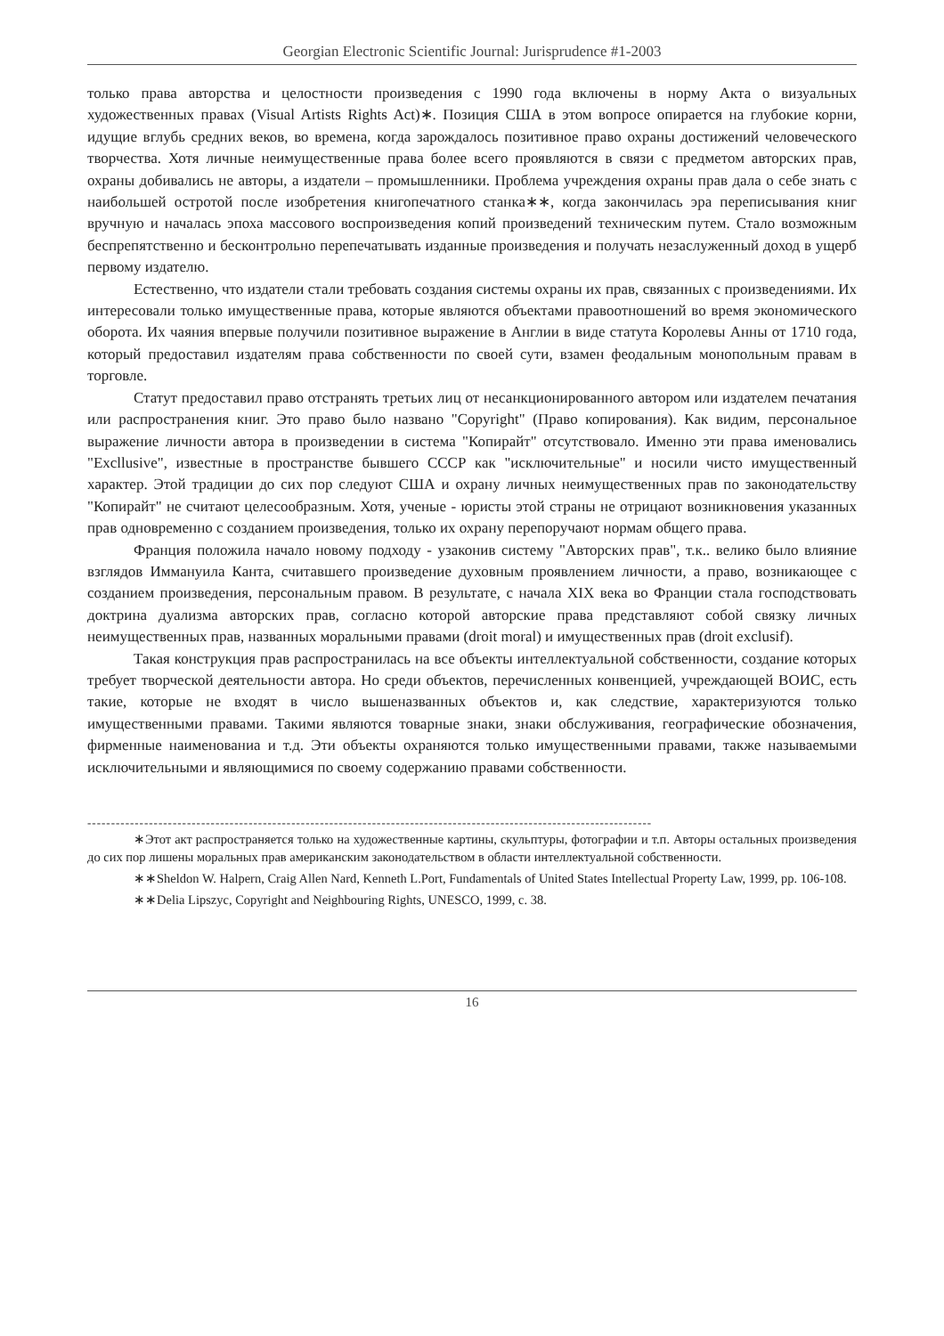Georgian Electronic Scientific Journal: Jurisprudence #1-2003
только права авторства и целостности произведения с 1990 года включены в норму Акта о визуальных художественных правах (Visual Artists Rights Act)∗. Позиция США в этом вопросе опирается на глубокие корни, идущие вглубь средних веков, во времена, когда зарождалось позитивное право охраны достижений человеческого творчества. Хотя личные неимущественные права более всего проявляются в связи с предметом авторских прав, охраны добивались не авторы, а издатели – промышленники. Проблема учреждения охраны прав дала о себе знать с наибольшей остротой после изобретения книгопечатного станка∗∗, когда закончилась эра переписывания книг вручную и началась эпоха массового воспроизведения копий произведений техническим путем. Стало возможным беспрепятственно и бесконтрольно перепечатывать изданные произведения и получать незаслуженный доход в ущерб первому издателю.
Естественно, что издатели стали требовать создания системы охраны их прав, связанных с произведениями. Их интересовали только имущественные права, которые являются объектами правоотношений во время экономического оборота. Их чаяния впервые получили позитивное выражение в Англии в виде статута Королевы Анны от 1710 года, который предоставил издателям права собственности по своей сути, взамен феодальным монопольным правам в торговле.
Статут предоставил право отстранять третьих лиц от несанкционированного автором или издателем печатания или распространения книг. Это право было названо "Copyright" (Право копирования). Как видим, персональное выражение личности автора в произведении в система "Копирайт" отсутствовало. Именно эти права именовались "Excllusive", известные в пространстве бывшего СССР как "исключительные" и носили чисто имущественный характер. Этой традиции до сих пор следуют США и охрану личных неимущественных прав по законодательству "Копирайт" не считают целесообразным. Хотя, ученые - юристы этой страны не отрицают возникновения указанных прав одновременно с созданием произведения, только их охрану перепоручают нормам общего права.
Франция положила начало новому подходу - узаконив систему "Авторских прав", т.к.. велико было влияние взглядов Иммануила Канта, считавшего произведение духовным проявлением личности, а право, возникающее с созданием произведения, персональным правом. В результате, с начала XIX века во Франции стала господствовать доктрина дуализма авторских прав, согласно которой авторские права представляют собой связку личных неимущественных прав, названных моральными правами (droit moral) и имущественных прав (droit exclusif).
Такая конструкция прав распространилась на все объекты интеллектуальной собственности, создание которых требует творческой деятельности автора. Но среди объектов, перечисленных конвенцией, учреждающей ВОИС, есть такие, которые не входят в число вышеназванных объектов и, как следствие, характеризуются только имущественными правами. Такими являются товарные знаки, знаки обслуживания, географические обозначения, фирменные наименованиа и т.д. Эти объекты охраняются только имущественными правами, также называемыми исключительными и являющимися по своему содержанию правами собственности.
-----------------------------------------------------------------------------------------------------------------------
∗Этот акт распространяется только на художественные картины, скульптуры, фотографии и т.п. Авторы остальных произведения до сих пор лишены моральных прав американским законодательством в области интеллектуальной собственности.
∗∗Sheldon W. Halpern, Craig Allen Nard, Kenneth L.Port, Fundamentals of United States Intellectual Property Law, 1999, pp. 106-108.
∗∗Delia Lipszyc, Copyright and Neighbouring Rights, UNESCO, 1999, c. 38.
16